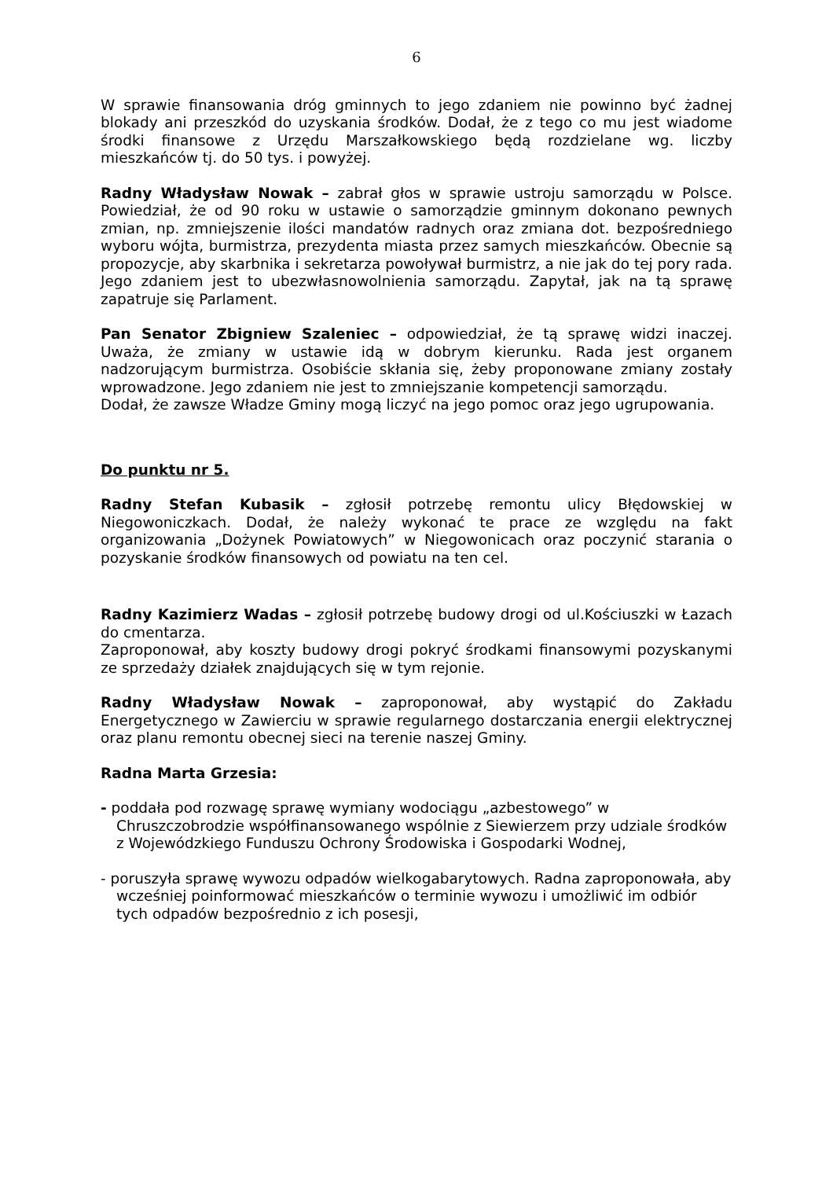6
W sprawie finansowania dróg gminnych to jego zdaniem nie powinno być żadnej blokady ani przeszkód do uzyskania środków. Dodał, że z tego co mu jest wiadome środki finansowe z Urzędu Marszałkowskiego będą rozdzielane wg. liczby mieszkańców tj. do 50 tys. i powyżej.
Radny Władysław Nowak – zabrał głos w sprawie ustroju samorządu w Polsce. Powiedział, że od 90 roku w ustawie o samorządzie gminnym dokonano pewnych zmian, np. zmniejszenie ilości mandatów radnych oraz zmiana dot. bezpośredniego wyboru wójta, burmistrza, prezydenta miasta przez samych mieszkańców. Obecnie są propozycje, aby skarbnika i sekretarza powoływał burmistrz, a nie jak do tej pory rada. Jego zdaniem jest to ubezwłasnowolnienia samorządu. Zapytał, jak na tą sprawę zapatruje się Parlament.
Pan Senator Zbigniew Szaleniec – odpowiedział, że tą sprawę widzi inaczej. Uważa, że zmiany w ustawie idą w dobrym kierunku. Rada jest organem nadzorującym burmistrza. Osobiście skłania się, żeby proponowane zmiany zostały wprowadzone. Jego zdaniem nie jest to zmniejszanie kompetencji samorządu.
Dodał, że zawsze Władze Gminy mogą liczyć na jego pomoc oraz jego ugrupowania.
Do punktu nr 5.
Radny Stefan Kubasik – zgłosił potrzebę remontu ulicy Błędowskiej w Niegowoniczkach. Dodał, że należy wykonać te prace ze względu na fakt organizowania „Dożynek Powiatowych” w Niegowonicach oraz poczynić starania o pozyskanie środków finansowych od powiatu na ten cel.
Radny Kazimierz Wadas – zgłosił potrzebę budowy drogi od ul.Kościuszki w Łazach do cmentarza.
Zaproponował, aby koszty budowy drogi pokryć środkami finansowymi pozyskanymi ze sprzedaży działek znajdujących się w tym rejonie.
Radny Władysław Nowak – zaproponował, aby wystąpić do Zakładu Energetycznego w Zawierciu w sprawie regularnego dostarczania energii elektrycznej oraz planu remontu obecnej sieci na terenie naszej Gminy.
Radna Marta Grzesia:
- poddała pod rozwagę sprawę wymiany wodociągu „azbestowego” w Chruszczobrodzie współfinansowanego wspólnie z Siewierzem przy udziale środków z Wojewódzkiego Funduszu Ochrony Środowiska i Gospodarki Wodnej,
- poruszyła sprawę wywozu odpadów wielkogabarytowych. Radna zaproponowała, aby wcześniej poinformować mieszkańców o terminie wywozu i umożliwić im odbiór tych odpadów bezpośrednio z ich posesji,